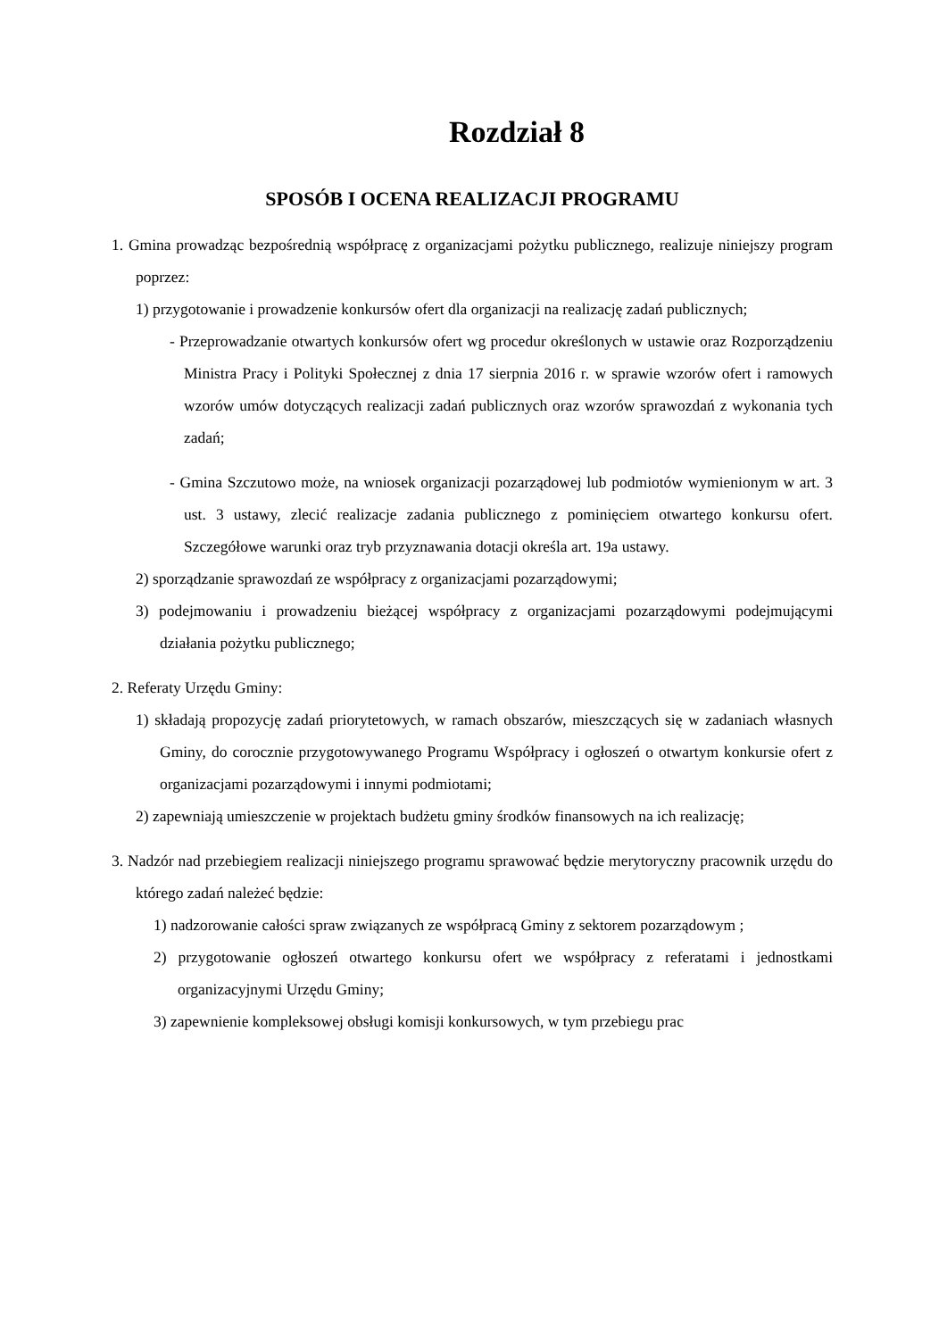Rozdział 8
SPOSÓB I OCENA REALIZACJI PROGRAMU
1. Gmina prowadząc bezpośrednią współpracę z organizacjami pożytku publicznego, realizuje niniejszy program poprzez:
1) przygotowanie i prowadzenie konkursów ofert dla organizacji na realizację zadań publicznych;
- Przeprowadzanie otwartych konkursów ofert wg procedur określonych w ustawie oraz Rozporządzeniu Ministra Pracy i Polityki Społecznej z dnia 17 sierpnia 2016 r. w sprawie wzorów ofert i ramowych wzorów umów dotyczących realizacji zadań publicznych oraz wzorów sprawozdań z wykonania tych zadań;
- Gmina Szczutowo może, na wniosek organizacji pozarządowej lub podmiotów wymienionym w art. 3 ust. 3 ustawy, zlecić realizacje zadania publicznego z pominięciem otwartego konkursu ofert. Szczegółowe warunki oraz tryb przyznawania dotacji określa art. 19a ustawy.
2) sporządzanie sprawozdań ze współpracy z organizacjami pozarządowymi;
3) podejmowaniu i prowadzeniu bieżącej współpracy z organizacjami pozarządowymi podejmującymi działania pożytku publicznego;
2. Referaty Urzędu Gminy:
1) składają propozycję zadań priorytetowych, w ramach obszarów, mieszczących się w zadaniach własnych Gminy, do corocznie przygotowywanego Programu Współpracy i ogłoszeń o otwartym konkursie ofert z organizacjami pozarządowymi i innymi podmiotami;
2) zapewniają umieszczenie w projektach budżetu gminy środków finansowych na ich realizację;
3. Nadzór nad przebiegiem realizacji niniejszego programu sprawować będzie merytoryczny pracownik urzędu do którego zadań należeć będzie:
1) nadzorowanie całości spraw związanych ze współpracą Gminy z sektorem pozarządowym ;
2) przygotowanie ogłoszeń otwartego konkursu ofert we współpracy z referatami i jednostkami organizacyjnymi Urzędu Gminy;
3) zapewnienie kompleksowej obsługi komisji konkursowych, w tym przebiegu prac